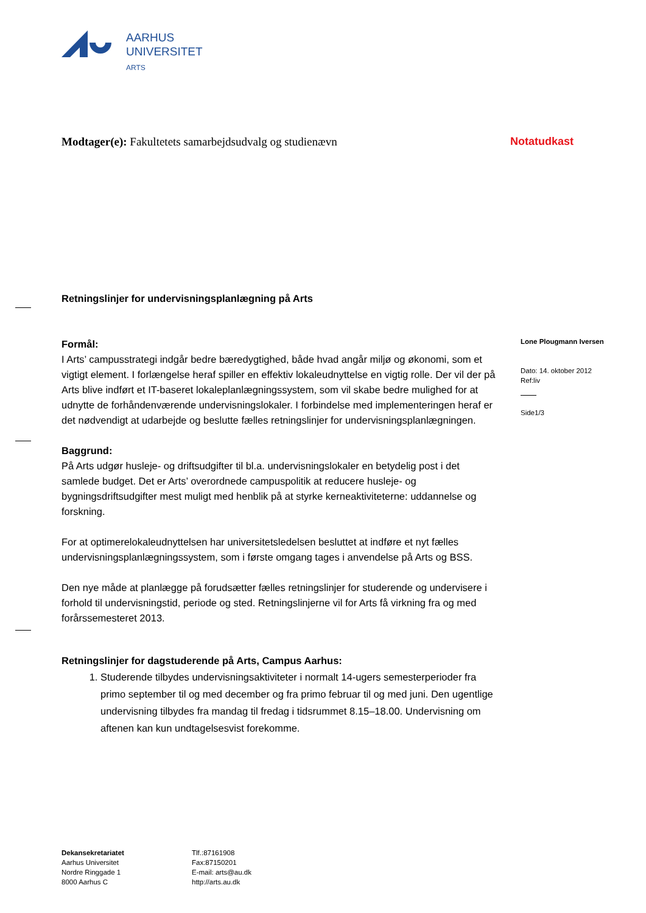AARHUS
UNIVERSITET
ARTS
Modtager(e): Fakultetets samarbejdsudvalg og studienævn
Notatudkast
Retningslinjer for undervisningsplanlægning på Arts
Formål:
I Arts’ campusstrategi indgår bedre bæredygtighed, både hvad angår miljø og økonomi, som et vigtigt element. I forlængelse heraf spiller en effektiv lokaleudnyttelse en vigtig rolle. Der vil der på Arts blive indført et IT-baseret lokaleplanlægningssystem, som vil skabe bedre mulighed for at udnytte de forhåndenværende undervisningslokaler. I forbindelse med implementeringen heraf er det nødvendigt at udarbejde og beslutte fælles retningslinjer for undervisningsplanlægningen.
Baggrund:
På Arts udgør husleje- og driftsudgifter til bl.a. undervisningslokaler en betydelig post i det samlede budget. Det er Arts’ overordnede campuspolitik at reducere husleje- og bygningsdriftsudgifter mest muligt med henblik på at styrke kerneaktiviteterne: uddannelse og forskning.
For at optimerelokaleudnyttelsen har universitetsledelsen besluttet at indføre et nyt fælles undervisningsplanlægningssystem, som i første omgang tages i anvendelse på Arts og BSS.
Den nye måde at planlægge på forudsætter fælles retningslinjer for studerende og undervisere i forhold til undervisningstid, periode og sted. Retningslinjerne vil for Arts få virkning fra og med forårssemesteret 2013.
Retningslinjer for dagstuderende på Arts, Campus Aarhus:
1. Studerende tilbydes undervisningsaktiviteter i normalt 14-ugers semesterperioder fra primo september til og med december og fra primo februar til og med juni. Den ugentlige undervisning tilbydes fra mandag til fredag i tidsrummet 8.15–18.00. Undervisning om aftenen kan kun undtagelsesvist forekomme.
Lone Plougmann Iversen
Dato: 14. oktober 2012
Ref:liv
Side1/3
Dekansekretariatet
Aarhus Universitet
Nordre Ringgade 1
8000 Aarhus C
Tlf.:87161908
Fax:87150201
E-mail: arts@au.dk
http://arts.au.dk